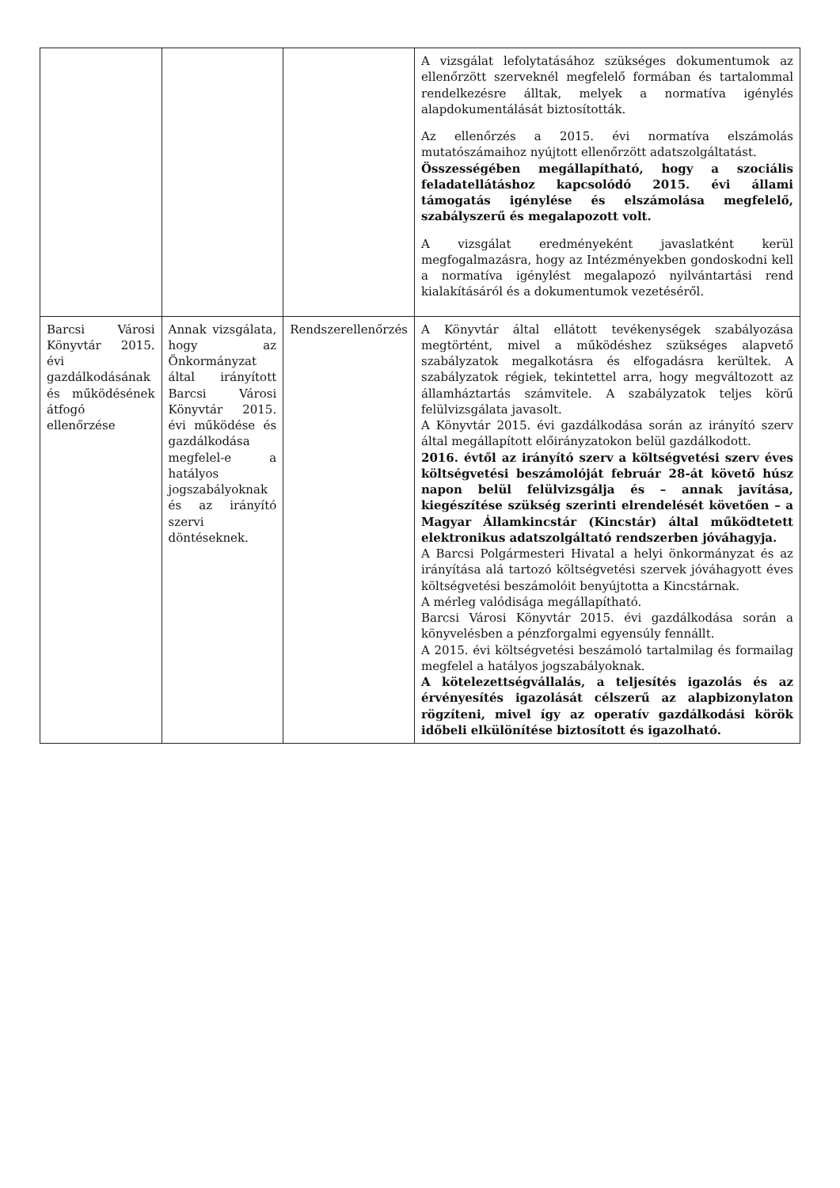| | | | A vizsgálat lefolytatásához szükséges dokumentumok az ellenőrzött szerveknél megfelelő formában és tartalommal rendelkezésre álltak, melyek a normatíva igénylés alapdokumentálását biztosították. Az ellenőrzés a 2015. évi normatíva elszámolás mutatószámaihoz nyújtott ellenőrzött adatszolgáltatást. Összességében megállapítható, hogy a szociális feladatellátáshoz kapcsolódó 2015. évi állami támogatás igénylése és elszámolása megfelelő, szabályszerű és megalapozott volt. A vizsgálat eredményeként javaslatként kerül megfogalmazásra, hogy az Intézményekben gondoskodni kell a normatíva igénylést megalapozó nyilvántartási rend kialakításáról és a dokumentumok vezetéséről. |
| Barcsi Városi Könyvtár 2015. évi gazdálkodásának és működésének átfogó ellenőrzése | Annak vizsgálata, hogy az Önkormányzat által irányított Barcsi Városi Könyvtár 2015. évi működése és gazdálkodása megfelel-e a hatályos jogszabályoknak és az irányító szervi döntéseknek. | Rendszerellenőrzés | A Könyvtár által ellátott tevékenységek szabályozása megtörtént, mivel a működéshez szükséges alapvető szabályzatok megalkotásra és elfogadásra kerültek. A szabályzatok régiek, tekintettel arra, hogy megváltozott az államháztartás számvitele. A szabályzatok teljes körű felülvizsgálata javasolt. A Könyvtár 2015. évi gazdálkodása során az irányító szerv által megállapított előirányzatokon belül gazdálkodott. 2016. évtől az irányító szerv a költségvetési szerv éves költségvetési beszámolóját február 28-át követő húsz napon belül felülvizsgálja és – annak javítása, kiegészítése szükség szerinti elrendelését követően – a Magyar Államkincstár (Kincstár) által működtetett elektronikus adatszolgáltató rendszerben jóváhagyja. A Barcsi Polgármesteri Hivatal a helyi önkormányzat és az irányítása alá tartozó költségvetési szervek jóváhagyott éves költségvetési beszámolóit benyújtotta a Kincstárnak. A mérleg valódisága megállapítható. Barcsi Városi Könyvtár 2015. évi gazdálkodása során a könyvelésben a pénzforgalmi egyensúly fennállt. A 2015. évi költségvetési beszámoló tartalmilag és formailag megfelel a hatályos jogszabályoknak. A kötelezettségvállalás, a teljesítés igazolás és az érvényesítés igazolását célszerű az alapbizonylaton rögzíteni, mivel így az operatív gazdálkodási körök időbeli elkülönítése biztosított és igazolható. |